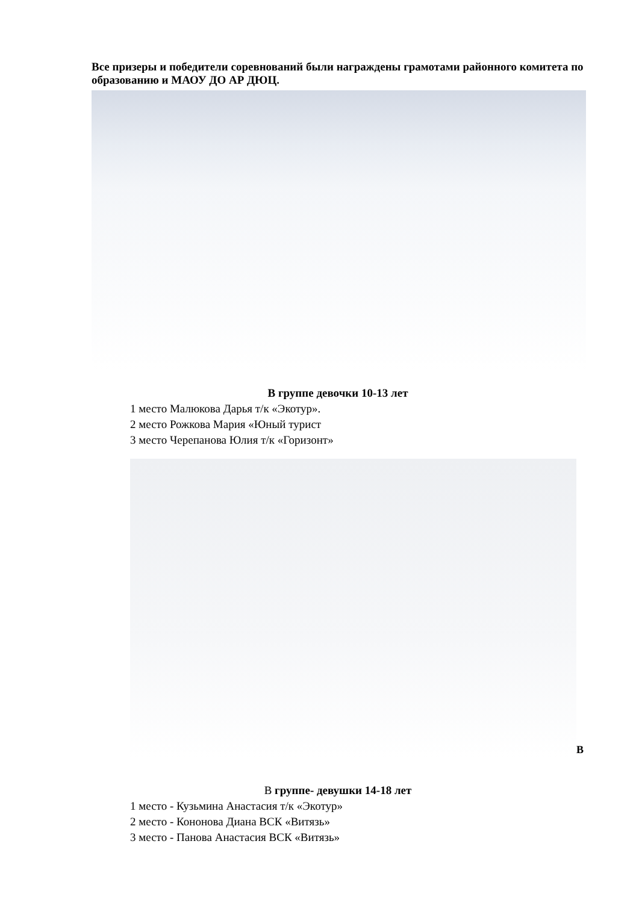Все призеры и победители соревнований были награждены грамотами районного комитета по образованию и МАОУ ДО АР ДЮЦ.
В группе девочки 10-13 лет
1 место Малюкова Дарья т/к «Экотур».
2 место Рожкова Мария «Юный турист
3 место Черепанова Юлия т/к «Горизонт»
В
В группе- девушки 14-18 лет
1 место - Кузьмина Анастасия т/к «Экотур»
2 место - Кононова Диана ВСК «Витязь»
3 место - Панова Анастасия ВСК «Витязь»